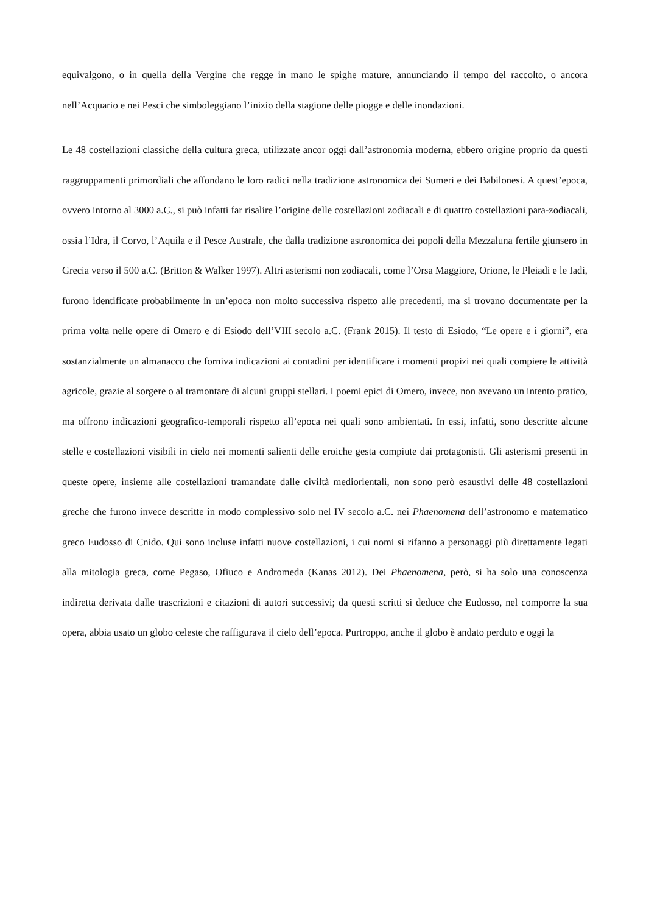equivalgono, o in quella della Vergine che regge in mano le spighe mature, annunciando il tempo del raccolto, o ancora nell’Acquario e nei Pesci che simboleggiano l’inizio della stagione delle piogge e delle inondazioni.
Le 48 costellazioni classiche della cultura greca, utilizzate ancor oggi dall’astronomia moderna, ebbero origine proprio da questi raggruppamenti primordiali che affondano le loro radici nella tradizione astronomica dei Sumeri e dei Babilonesi. A quest’epoca, ovvero intorno al 3000 a.C., si può infatti far risalire l’origine delle costellazioni zodiacali e di quattro costellazioni para-zodiacali, ossia l’Idra, il Corvo, l’Aquila e il Pesce Australe, che dalla tradizione astronomica dei popoli della Mezzaluna fertile giunsero in Grecia verso il 500 a.C. (Britton & Walker 1997). Altri asterismi non zodiacali, come l’Orsa Maggiore, Orione, le Pleiadi e le Iadi, furono identificate probabilmente in un’epoca non molto successiva rispetto alle precedenti, ma si trovano documentate per la prima volta nelle opere di Omero e di Esiodo dell’VIII secolo a.C. (Frank 2015). Il testo di Esiodo, “Le opere e i giorni”, era sostanzialmente un almanacco che forniva indicazioni ai contadini per identificare i momenti propizi nei quali compiere le attività agricole, grazie al sorgere o al tramontare di alcuni gruppi stellari. I poemi epici di Omero, invece, non avevano un intento pratico, ma offrono indicazioni geografico-temporali rispetto all’epoca nei quali sono ambientati. In essi, infatti, sono descritte alcune stelle e costellazioni visibili in cielo nei momenti salienti delle eroiche gesta compiute dai protagonisti. Gli asterismi presenti in queste opere, insieme alle costellazioni tramandate dalle civiltà mediorientali, non sono però esaustivi delle 48 costellazioni greche che furono invece descritte in modo complessivo solo nel IV secolo a.C. nei Phaenomena dell’astronomo e matematico greco Eudosso di Cnido. Qui sono incluse infatti nuove costellazioni, i cui nomi si rifanno a personaggi più direttamente legati alla mitologia greca, come Pegaso, Ofiuco e Andromeda (Kanas 2012). Dei Phaenomena, però, si ha solo una conoscenza indiretta derivata dalle trascrizioni e citazioni di autori successivi; da questi scritti si deduce che Eudosso, nel comporre la sua opera, abbia usato un globo celeste che raffigurava il cielo dell’epoca. Purtroppo, anche il globo è andato perduto e oggi la